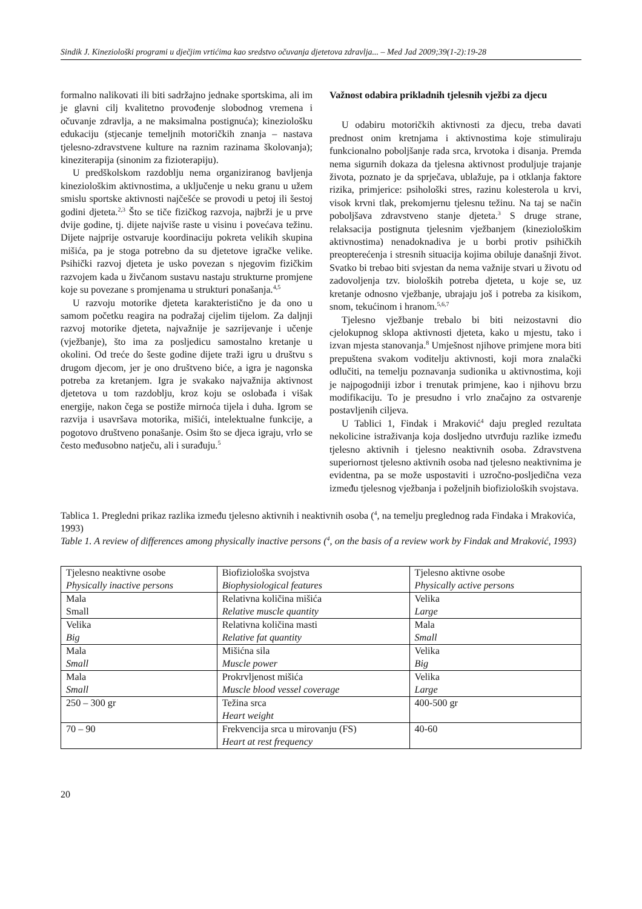Sindik J. Kineziološki programi u dječjim vrtićima kao sredstvo očuvanja djetetova zdravlja... – Med Jad 2009;39(1-2):19-28
formalno nalikovati ili biti sadržajno jednake sportskima, ali im je glavni cilj kvalitetno provođenje slobodnog vremena i očuvanje zdravlja, a ne maksimalna postignuća); kineziološku edukaciju (stjecanje temeljnih motoričkih znanja – nastava tjelesno-zdravstvene kulture na raznim razinama školovanja); kineziterapija (sinonim za fizioterapiju).
U predškolskom razdoblju nema organiziranog bavljenja kineziološkim aktivnostima, a uključenje u neku granu u užem smislu sportske aktivnosti najčešće se provodi u petoj ili šestoj godini djeteta.<sup>2,3</sup> Što se tiče fizičkog razvoja, najbrži je u prve dvije godine, tj. dijete najviše raste u visinu i povećava težinu. Dijete najprije ostvaruje koordinaciju pokreta velikih skupina mišića, pa je stoga potrebno da su djetetove igračke velike. Psihički razvoj djeteta je usko povezan s njegovim fizičkim razvojem kada u živčanom sustavu nastaju strukturne promjene koje su povezane s promjenama u strukturi ponašanja.<sup>4,5</sup>
U razvoju motorike djeteta karakteristično je da ono u samom početku reagira na podražaj cijelim tijelom. Za daljnji razvoj motorike djeteta, najvažnije je sazrijevanje i učenje (vježbanje), što ima za posljedicu samostalno kretanje u okolini. Od treće do šeste godine dijete traži igru u društvu s drugom djecom, jer je ono društveno biće, a igra je nagonska potreba za kretanjem. Igra je svakako najvažnija aktivnost djetetova u tom razdoblju, kroz koju se oslobađa i višak energije, nakon čega se postiže mirnoća tijela i duha. Igrom se razvija i usavršava motorika, mišići, intelektualne funkcije, a pogotovo društveno ponašanje. Osim što se djeca igraju, vrlo se često međusobno natječu, ali i surađuju.<sup>5</sup>
Važnost odabira prikladnih tjelesnih vježbi za djecu
U odabiru motoričkih aktivnosti za djecu, treba davati prednost onim kretnjama i aktivnostima koje stimuliraju funkcionalno poboljšanje rada srca, krvotoka i disanja. Premda nema sigurnih dokaza da tjelesna aktivnost produljuje trajanje života, poznato je da sprječava, ublažuje, pa i otklanja faktore rizika, primjerice: psihološki stres, razinu kolesterola u krvi, visok krvni tlak, prekomjernu tjelesnu težinu. Na taj se način poboljšava zdravstveno stanje djeteta.<sup>3</sup> S druge strane, relaksacija postignuta tjelesnim vježbanjem (kineziološkim aktivnostima) nenadoknadiva je u borbi protiv psihičkih preopterećenja i stresnih situacija kojima obiluje današnji život. Svatko bi trebao biti svjestan da nema važnije stvari u životu od zadovoljenja tzv. bioloških potreba djeteta, u koje se, uz kretanje odnosno vježbanje, ubrajaju još i potreba za kisikom, snom, tekućinom i hranom.<sup>5,6,7</sup>
Tjelesno vježbanje trebalo bi biti neizostavni dio cjelokupnog sklopa aktivnosti djeteta, kako u mjestu, tako i izvan mjesta stanovanja.<sup>8</sup> Umješnost njihove primjene mora biti prepuštena svakom voditelju aktivnosti, koji mora znalački odlučiti, na temelju poznavanja sudionika u aktivnostima, koji je najpogodniji izbor i trenutak primjene, kao i njihovu brzu modifikaciju. To je presudno i vrlo značajno za ostvarenje postavljenih ciljeva.
U Tablici 1, Findak i Mraković<sup>4</sup> daju pregled rezultata nekolicine istraživanja koja dosljedno utvrđuju razlike između tjelesno aktivnih i tjelesno neaktivnih osoba. Zdravstvena superiornost tjelesno aktivnih osoba nad tjelesno neaktivnima je evidentna, pa se može uspostaviti i uzročno-posljedična veza između tjelesnog vježbanja i poželjnih biofizioloških svojstava.
Tablica 1. Pregledni prikaz razlika između tjelesno aktivnih i neaktivnih osoba (<sup>4</sup>, na temelju preglednog rada Findaka i Mrakovića, 1993)
Table 1. A review of differences among physically inactive persons (<sup>4</sup>, on the basis of a review work by Findak and Mraković, 1993)
| Tjelesno neaktivne osobe Physically inactive persons | Biofiziološka svojstva Biophysiological features | Tjelesno aktivne osobe Physically active persons |
| Mala Small | Relativna količina mišića Relative muscle quantity | Velika Large |
| Velika Big | Relativna količina masti Relative fat quantity | Mala Small |
| Mala Small | Mišićna sila Muscle power | Velika Big |
| Mala Small | Prokrvljenost mišića Muscle blood vessel coverage | Velika Large |
| 250 – 300 gr | Težina srca Heart weight | 400-500 gr |
| 70 – 90 | Frekvencija srca u mirovanju (FS) Heart at rest frequency | 40-60 |
20